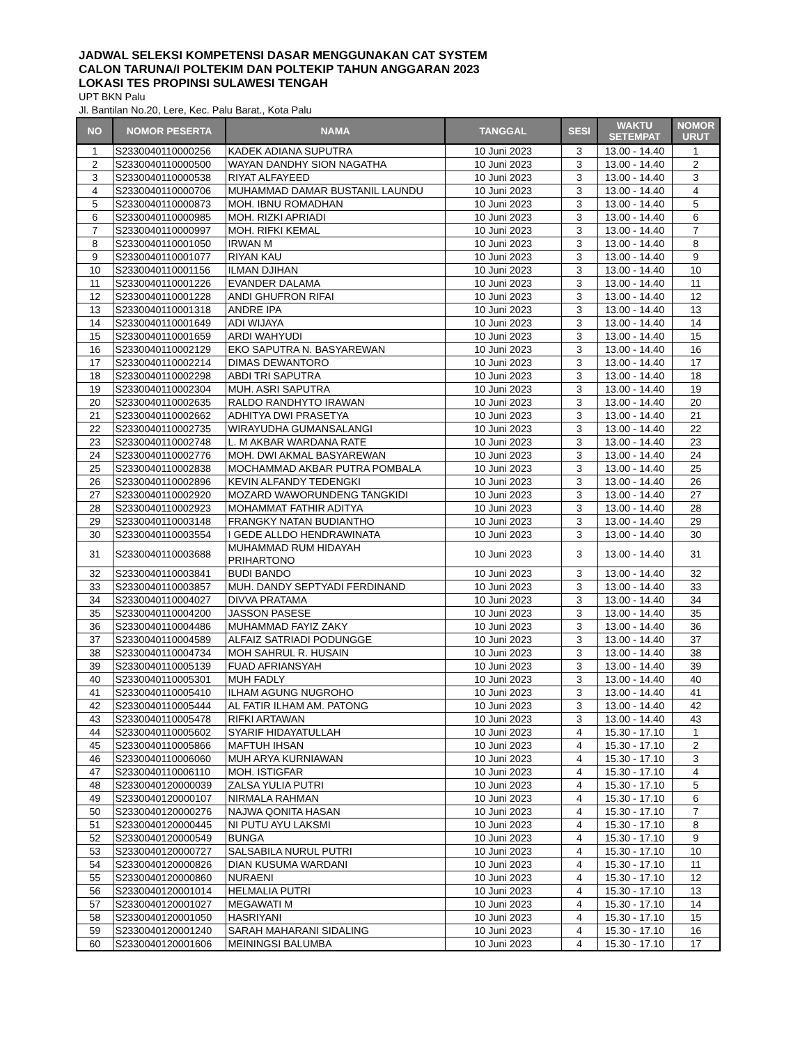JADWAL SELEKSI KOMPETENSI DASAR MENGGUNAKAN CAT SYSTEM
CALON TARUNA/I POLTEKIM DAN POLTEKIP TAHUN ANGGARAN 2023
LOKASI TES PROPINSI SULAWESI TENGAH
UPT BKN Palu
Jl. Bantilan No.20, Lere, Kec. Palu Barat., Kota Palu
| NO | NOMOR PESERTA | NAMA | TANGGAL | SESI | WAKTU SETEMPAT | NOMOR URUT |
| --- | --- | --- | --- | --- | --- | --- |
| 1 | S2330040110000256 | KADEK ADIANA SUPUTRA | 10 Juni 2023 | 3 | 13.00 - 14.40 | 1 |
| 2 | S2330040110000500 | WAYAN DANDHY SION NAGATHA | 10 Juni 2023 | 3 | 13.00 - 14.40 | 2 |
| 3 | S2330040110000538 | RIYAT ALFAYEED | 10 Juni 2023 | 3 | 13.00 - 14.40 | 3 |
| 4 | S2330040110000706 | MUHAMMAD DAMAR BUSTANIL LAUNDU | 10 Juni 2023 | 3 | 13.00 - 14.40 | 4 |
| 5 | S2330040110000873 | MOH. IBNU ROMADHAN | 10 Juni 2023 | 3 | 13.00 - 14.40 | 5 |
| 6 | S2330040110000985 | MOH. RIZKI APRIADI | 10 Juni 2023 | 3 | 13.00 - 14.40 | 6 |
| 7 | S2330040110000997 | MOH. RIFKI KEMAL | 10 Juni 2023 | 3 | 13.00 - 14.40 | 7 |
| 8 | S2330040110001050 | IRWAN M | 10 Juni 2023 | 3 | 13.00 - 14.40 | 8 |
| 9 | S2330040110001077 | RIYAN KAU | 10 Juni 2023 | 3 | 13.00 - 14.40 | 9 |
| 10 | S2330040110001156 | ILMAN DJIHAN | 10 Juni 2023 | 3 | 13.00 - 14.40 | 10 |
| 11 | S2330040110001226 | EVANDER DALAMA | 10 Juni 2023 | 3 | 13.00 - 14.40 | 11 |
| 12 | S2330040110001228 | ANDI GHUFRON RIFAI | 10 Juni 2023 | 3 | 13.00 - 14.40 | 12 |
| 13 | S2330040110001318 | ANDRE IPA | 10 Juni 2023 | 3 | 13.00 - 14.40 | 13 |
| 14 | S2330040110001649 | ADI WIJAYA | 10 Juni 2023 | 3 | 13.00 - 14.40 | 14 |
| 15 | S2330040110001659 | ARDI WAHYUDI | 10 Juni 2023 | 3 | 13.00 - 14.40 | 15 |
| 16 | S2330040110002129 | EKO SAPUTRA N. BASYAREWAN | 10 Juni 2023 | 3 | 13.00 - 14.40 | 16 |
| 17 | S2330040110002214 | DIMAS DEWANTORO | 10 Juni 2023 | 3 | 13.00 - 14.40 | 17 |
| 18 | S2330040110002298 | ABDI TRI SAPUTRA | 10 Juni 2023 | 3 | 13.00 - 14.40 | 18 |
| 19 | S2330040110002304 | MUH. ASRI SAPUTRA | 10 Juni 2023 | 3 | 13.00 - 14.40 | 19 |
| 20 | S2330040110002635 | RALDO RANDHYTO IRAWAN | 10 Juni 2023 | 3 | 13.00 - 14.40 | 20 |
| 21 | S2330040110002662 | ADHITYA DWI PRASETYA | 10 Juni 2023 | 3 | 13.00 - 14.40 | 21 |
| 22 | S2330040110002735 | WIRAYUDHA GUMANSALANGI | 10 Juni 2023 | 3 | 13.00 - 14.40 | 22 |
| 23 | S2330040110002748 | L. M AKBAR WARDANA RATE | 10 Juni 2023 | 3 | 13.00 - 14.40 | 23 |
| 24 | S2330040110002776 | MOH. DWI AKMAL BASYAREWAN | 10 Juni 2023 | 3 | 13.00 - 14.40 | 24 |
| 25 | S2330040110002838 | MOCHAMMAD AKBAR PUTRA POMBALA | 10 Juni 2023 | 3 | 13.00 - 14.40 | 25 |
| 26 | S2330040110002896 | KEVIN ALFANDY TEDENGKI | 10 Juni 2023 | 3 | 13.00 - 14.40 | 26 |
| 27 | S2330040110002920 | MOZARD WAWORUNDENG TANGKIDI | 10 Juni 2023 | 3 | 13.00 - 14.40 | 27 |
| 28 | S2330040110002923 | MOHAMMAT FATHIR ADITYA | 10 Juni 2023 | 3 | 13.00 - 14.40 | 28 |
| 29 | S2330040110003148 | FRANGKY NATAN BUDIANTHO | 10 Juni 2023 | 3 | 13.00 - 14.40 | 29 |
| 30 | S2330040110003554 | I GEDE ALLDO HENDRAWINATA | 10 Juni 2023 | 3 | 13.00 - 14.40 | 30 |
| 31 | S2330040110003688 | MUHAMMAD RUM HIDAYAH PRIHARTONO | 10 Juni 2023 | 3 | 13.00 - 14.40 | 31 |
| 32 | S2330040110003841 | BUDI BANDO | 10 Juni 2023 | 3 | 13.00 - 14.40 | 32 |
| 33 | S2330040110003857 | MUH. DANDY SEPTYADI FERDINAND | 10 Juni 2023 | 3 | 13.00 - 14.40 | 33 |
| 34 | S2330040110004027 | DIVVA PRATAMA | 10 Juni 2023 | 3 | 13.00 - 14.40 | 34 |
| 35 | S2330040110004200 | JASSON PASESE | 10 Juni 2023 | 3 | 13.00 - 14.40 | 35 |
| 36 | S2330040110004486 | MUHAMMAD FAYIZ ZAKY | 10 Juni 2023 | 3 | 13.00 - 14.40 | 36 |
| 37 | S2330040110004589 | ALFAIZ SATRIADI PODUNGGE | 10 Juni 2023 | 3 | 13.00 - 14.40 | 37 |
| 38 | S2330040110004734 | MOH SAHRUL R. HUSAIN | 10 Juni 2023 | 3 | 13.00 - 14.40 | 38 |
| 39 | S2330040110005139 | FUAD AFRIANSYAH | 10 Juni 2023 | 3 | 13.00 - 14.40 | 39 |
| 40 | S2330040110005301 | MUH FADLY | 10 Juni 2023 | 3 | 13.00 - 14.40 | 40 |
| 41 | S2330040110005410 | ILHAM AGUNG NUGROHO | 10 Juni 2023 | 3 | 13.00 - 14.40 | 41 |
| 42 | S2330040110005444 | AL FATIR ILHAM AM. PATONG | 10 Juni 2023 | 3 | 13.00 - 14.40 | 42 |
| 43 | S2330040110005478 | RIFKI ARTAWAN | 10 Juni 2023 | 3 | 13.00 - 14.40 | 43 |
| 44 | S2330040110005602 | SYARIF HIDAYATULLAH | 10 Juni 2023 | 4 | 15.30 - 17.10 | 1 |
| 45 | S2330040110005866 | MAFTUH IHSAN | 10 Juni 2023 | 4 | 15.30 - 17.10 | 2 |
| 46 | S2330040110006060 | MUH ARYA KURNIAWAN | 10 Juni 2023 | 4 | 15.30 - 17.10 | 3 |
| 47 | S2330040110006110 | MOH. ISTIGFAR | 10 Juni 2023 | 4 | 15.30 - 17.10 | 4 |
| 48 | S2330040120000039 | ZALSA YULIA PUTRI | 10 Juni 2023 | 4 | 15.30 - 17.10 | 5 |
| 49 | S2330040120000107 | NIRMALA RAHMAN | 10 Juni 2023 | 4 | 15.30 - 17.10 | 6 |
| 50 | S2330040120000276 | NAJWA QONITA HASAN | 10 Juni 2023 | 4 | 15.30 - 17.10 | 7 |
| 51 | S2330040120000445 | NI PUTU AYU LAKSMI | 10 Juni 2023 | 4 | 15.30 - 17.10 | 8 |
| 52 | S2330040120000549 | BUNGA | 10 Juni 2023 | 4 | 15.30 - 17.10 | 9 |
| 53 | S2330040120000727 | SALSABILA NURUL PUTRI | 10 Juni 2023 | 4 | 15.30 - 17.10 | 10 |
| 54 | S2330040120000826 | DIAN KUSUMA WARDANI | 10 Juni 2023 | 4 | 15.30 - 17.10 | 11 |
| 55 | S2330040120000860 | NURAENI | 10 Juni 2023 | 4 | 15.30 - 17.10 | 12 |
| 56 | S2330040120001014 | HELMALIA PUTRI | 10 Juni 2023 | 4 | 15.30 - 17.10 | 13 |
| 57 | S2330040120001027 | MEGAWATI M | 10 Juni 2023 | 4 | 15.30 - 17.10 | 14 |
| 58 | S2330040120001050 | HASRIYANI | 10 Juni 2023 | 4 | 15.30 - 17.10 | 15 |
| 59 | S2330040120001240 | SARAH MAHARANI SIDALING | 10 Juni 2023 | 4 | 15.30 - 17.10 | 16 |
| 60 | S2330040120001606 | MEININGSI BALUMBA | 10 Juni 2023 | 4 | 15.30 - 17.10 | 17 |